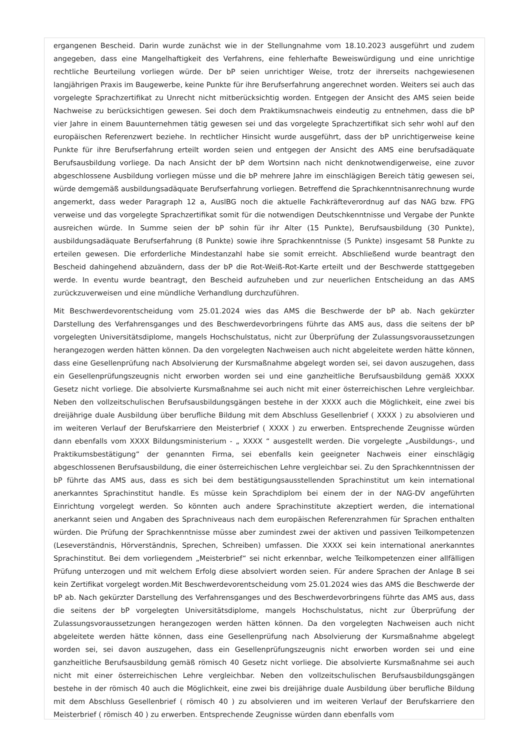ergangenen Bescheid. Darin wurde zunächst wie in der Stellungnahme vom 18.10.2023 ausgeführt und zudem angegeben, dass eine Mangelhaftigkeit des Verfahrens, eine fehlerhafte Beweiswürdigung und eine unrichtige rechtliche Beurteilung vorliegen würde. Der bP seien unrichtiger Weise, trotz der ihrerseits nachgewiesenen langjährigen Praxis im Baugewerbe, keine Punkte für ihre Berufserfahrung angerechnet worden. Weiters sei auch das vorgelegte Sprachzertifikat zu Unrecht nicht mitberücksichtig worden. Entgegen der Ansicht des AMS seien beide Nachweise zu berücksichtigen gewesen. Sei doch dem Praktikumsnachweis eindeutig zu entnehmen, dass die bP vier Jahre in einem Bauunternehmen tätig gewesen sei und das vorgelegte Sprachzertifikat sich sehr wohl auf den europäischen Referenzwert beziehe. In rechtlicher Hinsicht wurde ausgeführt, dass der bP unrichtigerweise keine Punkte für ihre Berufserfahrung erteilt worden seien und entgegen der Ansicht des AMS eine berufsadäquate Berufsausbildung vorliege. Da nach Ansicht der bP dem Wortsinn nach nicht denknotwendigerweise, eine zuvor abgeschlossene Ausbildung vorliegen müsse und die bP mehrere Jahre im einschlägigen Bereich tätig gewesen sei, würde demgemäß ausbildungsadäquate Berufserfahrung vorliegen. Betreffend die Sprachkenntnisanrechnung wurde angemerkt, dass weder Paragraph 12 a, AuslBG noch die aktuelle Fachkräfteverordnug auf das NAG bzw. FPG verweise und das vorgelegte Sprachzertifikat somit für die notwendigen Deutschkenntnisse und Vergabe der Punkte ausreichen würde. In Summe seien der bP sohin für ihr Alter (15 Punkte), Berufsausbildung (30 Punkte), ausbildungsadäquate Berufserfahrung (8 Punkte) sowie ihre Sprachkenntnisse (5 Punkte) insgesamt 58 Punkte zu erteilen gewesen. Die erforderliche Mindestanzahl habe sie somit erreicht. Abschließend wurde beantragt den Bescheid dahingehend abzuändern, dass der bP die Rot-Weiß-Rot-Karte erteilt und der Beschwerde stattgegeben werde. In eventu wurde beantragt, den Bescheid aufzuheben und zur neuerlichen Entscheidung an das AMS zurückzuverweisen und eine mündliche Verhandlung durchzuführen.
Mit Beschwerdevorentscheidung vom 25.01.2024 wies das AMS die Beschwerde der bP ab. Nach gekürzter Darstellung des Verfahrensganges und des Beschwerdevorbringens führte das AMS aus, dass die seitens der bP vorgelegten Universitätsdiplome, mangels Hochschulstatus, nicht zur Überprüfung der Zulassungsvoraussetzungen herangezogen werden hätten können. Da den vorgelegten Nachweisen auch nicht abgeleitete werden hätte können, dass eine Gesellenprüfung nach Absolvierung der Kursmaßnahme abgelegt worden sei, sei davon auszugehen, dass ein Gesellenprüfungszeugnis nicht erworben worden sei und eine ganzheitliche Berufsausbildung gemäß XXXX Gesetz nicht vorliege. Die absolvierte Kursmaßnahme sei auch nicht mit einer österreichischen Lehre vergleichbar. Neben den vollzeitschulischen Berufsausbildungsgängen bestehe in der XXXX auch die Möglichkeit, eine zwei bis dreijährige duale Ausbildung über berufliche Bildung mit dem Abschluss Gesellenbrief ( XXXX ) zu absolvieren und im weiteren Verlauf der Berufskarriere den Meisterbrief ( XXXX ) zu erwerben. Entsprechende Zeugnisse würden dann ebenfalls vom XXXX Bildungsministerium - „ XXXX “ ausgestellt werden. Die vorgelegte „Ausbildungs-, und Praktikumsbestätigung“ der genannten Firma, sei ebenfalls kein geeigneter Nachweis einer einschlägig abgeschlossenen Berufsausbildung, die einer österreichischen Lehre vergleichbar sei. Zu den Sprachkenntnissen der bP führte das AMS aus, dass es sich bei dem bestätigungsausstellenden Sprachinstitut um kein international anerkanntes Sprachinstitut handle. Es müsse kein Sprachdiplom bei einem der in der NAG-DV angeführten Einrichtung vorgelegt werden. So könnten auch andere Sprachinstitute akzeptiert werden, die international anerkannt seien und Angaben des Sprachniveaus nach dem europäischen Referenzrahmen für Sprachen enthalten würden. Die Prüfung der Sprachkenntnisse müsse aber zumindest zwei der aktiven und passiven Teilkompetenzen (Leseverständnis, Hörverständnis, Sprechen, Schreiben) umfassen. Die XXXX sei kein international anerkanntes Sprachinstitut. Bei dem vorliegendem „Meisterbrief“ sei nicht erkennbar, welche Teilkompetenzen einer allfälligen Prüfung unterzogen und mit welchem Erfolg diese absolviert worden seien. Für andere Sprachen der Anlage B sei kein Zertifikat vorgelegt worden.Mit Beschwerdevorentscheidung vom 25.01.2024 wies das AMS die Beschwerde der bP ab. Nach gekürzter Darstellung des Verfahrensganges und des Beschwerdevorbringens führte das AMS aus, dass die seitens der bP vorgelegten Universitätsdiplome, mangels Hochschulstatus, nicht zur Überprüfung der Zulassungsvoraussetzungen herangezogen werden hätten können. Da den vorgelegten Nachweisen auch nicht abgeleitete werden hätte können, dass eine Gesellenprüfung nach Absolvierung der Kursmaßnahme abgelegt worden sei, sei davon auszugehen, dass ein Gesellenprüfungszeugnis nicht erworben worden sei und eine ganzheitliche Berufsausbildung gemäß römisch 40 Gesetz nicht vorliege. Die absolvierte Kursmaßnahme sei auch nicht mit einer österreichischen Lehre vergleichbar. Neben den vollzeitschulischen Berufsausbildungsgängen bestehe in der römisch 40 auch die Möglichkeit, eine zwei bis dreijährige duale Ausbildung über berufliche Bildung mit dem Abschluss Gesellenbrief ( römisch 40 ) zu absolvieren und im weiteren Verlauf der Berufskarriere den Meisterbrief ( römisch 40 ) zu erwerben. Entsprechende Zeugnisse würden dann ebenfalls vom